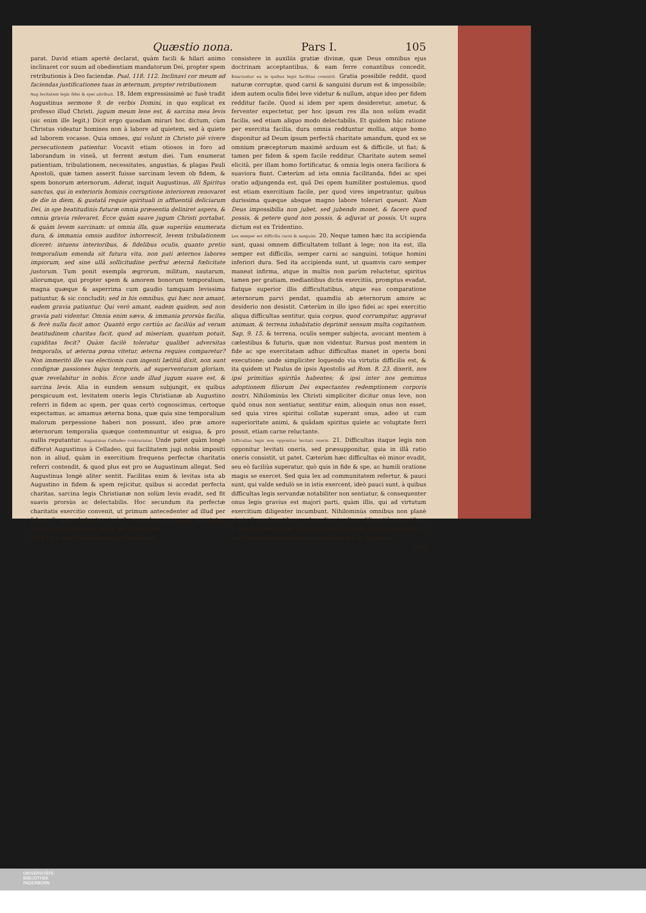Quæstio nona. Pars I. 105
parat. David etiam apertè declarat, quàm facili & hilari animo inclinaret cor suum ad obedientiam mandatorum Dei, propter spem retributionis à Deo faciendæ. Psal. 118. 112. Inclinavi cor meum ad faciendas justificationes tuas in æternum, propter retributionem
Aug levitatem legis fidei & spei attribuit. 18. Idem expressissimè ac fusè tradit Augustinus sermone 9. de verbis Domini, in quo explicat ex professo illud Christi, jugum meum lene est, & sarcina mea levis (sic enim ille legit.) Dicit ergo quosdam mirari hoc dictum, cùm Christus videatur homines non à labore ad quietem, sed à quiete ad laborem vocasse. Quia omnes, qui volunt in Christo piè vivere persecutionem patientur. Vocavit etiam otiosos in foro ad laborandum in vineâ, ut ferrent æstum diei. Tum enumerat patientiam, tribulationem, necessitates, angustias, & plagas Pauli Apostoli, quæ tamen asserit fuisse sarcinam levem ob fidem, & spem bonorum æternorum. Aderat, inquit Augustinus, illi Spiritus sanctus, qui in exterioris hominis corruptione interiorem renovaret de die in diem, & gustatâ requie spirituali in affluentiâ deliciarum Dei, in spe beatitudinis futuræ omnia præsentia deliniret aspera, & omnia gravia relevaret. Ecce quàm suave jugum Christi portabat, & quàm levem sarcinam: ut omnia illa, quæ superiùs enumerata dura, & immania omnis auditor inhorrescit, levem tribulationem diceret: intuens interioribus, & fidelibus oculis, quanto pretio temporalium emenda sit futura vita, non pati æternos labores impiorum, sed sine ullâ sollicitudine perfrui æternâ fœlicitate justorum. Tum ponit exempla ægrorum, militum, nautarum, aliorumque, qui propter spem & amorem bonorum temporalium, magna quæque & asperrima cum gaudio tamquam levissima patiuntur, & sic concludit; sed in his omnibus, qui hæc non amant, eadem gravia patiuntur. Qui verò amant, eadem quidem, sed non gravia pati videntur. Omnia enim sæva, & immania prorsùs facilia, & ferè nulla facit amor. Quantò ergo certiùs ac faciliùs ad veram beatitudinem charitas facit, quod ad miseriam, quantum potuit, cupiditas fecit? Quàm facilè toleratur qualibet adversitas temporalis, ut æterna pœna vitetur, æterna requies comparetur? Non immeritò ille vas electionis cum ingenti lætitiâ dixit, non sunt condignæ passiones hujus temporis, ad superventuram gloriam, quæ revelabitur in nobis. Ecce unde illud jugum suave est, & sarcina levis. Alia in eundem sensum subjungit, ex quibus perspicuum est, levitatem oneris legis Christianæ ab Augustino referri in fidem ac spem, per quas certò cognoscimus, certoque expectamus, ac amamus æterna bona, quæ quia sine temporalium malorum perpessione haberi non possunt, ideo præ amore æternorum temporalia quæque contemnuntur ut exigua, & pro nullis reputantur. Augustinus Celladeo contrariatur. Unde patet quàm longè differat Augustinus à Celladeo, qui facilitatem jugi nobis impositi non in aliud, quàm in exercitium frequens perfectæ charitatis referri contendit, & quod plus est pro se Augustinum allegat. Sed Augustinus longè aliter sentit. Facilitas enim & levitas ista ab Augustino in fidem & spem rejicitur, quibus si accedat perfecta charitas, sarcina legis Christianæ non solùm levis evadit, sed fit suavis prorsùs ac delectabilis. Hoc secundum ita perfectæ charitatis exercitio convenit, ut primum antecedenter ad illud per fidem, & spem habeatur, imò & secundum per spem præstetur, licet in gradu inferiore, quàm per charitatem.
19. Ex his patet, levitatem legis Christianæ
consistere in auxiliis gratiæ divinæ, quæ Deus omnibus ejus doctrinam acceptantibus, & eam ferre conantibus concedit. Enarrantur ea in quibus legis facilitas consistit. Gratia possibile reddit, quod naturæ corruptæ, quod carni & sanguini durum est & impossibile; idem autem oculis fidei leve videtur & nullum, atque ideo per fidem redditur facile. Quod si idem per spem desideretur, ametur, & ferventer expectetur, per hoc ipsum res illa non solùm evadit facilis, sed etiam aliquo modo delectabilis. Et quidem hâc ratione per exercitia facilia, dura omnia redduntur mollia, atque homo disponitur ad Deum ipsum perfectâ charitate amandum, quod ex se omnium præceptorum maximè arduum est & difficile, ut fiat; & tamen per fidem & spem facile redditur. Charitate autem semel elicitâ, per illam homo fortificatur, & omnia legis onera faciliora & suaviora fiunt. Cæterùm ad ista omnia facilitanda, fidei ac spei oratio adjungenda est, quâ Dei opem humiliter postulemus, quod est etiam exercitium facile, per quod vires impetrantur, quibus durissima quæque absque magno labore tolerari queunt. Nam Deus impossibilia non jubet, sed jubendo monet, & facere quod possis, & petere quod non possis, & adjuvat ut possis. Ut supra dictum est ex Tridentino.
Lex semper est difficilis carni & sanguini. 20. Neque tamen hæc ita accipienda sunt, quasi omnem difficultatem tollant à lege; non ita est, illa semper est difficilis, semper carni ac sanguini, totique homini inferiori dura. Sed ita accipienda sunt, ut quamvis caro semper maneat infirma, atque in multis non parùm reluctetur, spiritus tamen per gratiam, mediantibus dictis exercitiis, promptus evadat, fiatque superior illis difficultatibus, atque eas comparatione æternorum parvi pendat, quamdiu ab æternorum amore ac desiderio non desistit. Cæterùm in illo ipso fidei ac spei exercitio aliqua difficultas sentitur, quia corpus, quod corrumpitur, aggravat animam, & terrena inhabitatio deprimit sensum multa cogitantem. Sap. 9. 15. & terrena, oculis semper subjecta, avocant mentem à cælestibus & futuris, quæ non videntur. Rursus post mentem in fide ac spe exercitatam adhuc difficultas manet in operis boni executione; unde simpliciter loquendo via virtutis difficilis est, & ita quidem ut Paulus de ipsis Apostolis ad Rom. 8. 23. dixerit, nos ipsi primitias spiritûs habentes; & ipsi inter nos gemimus adoptionem filiorum Dei expectantes redemptionem corporis nostri. Nihilominùs lex Christi simpliciter dicitur onus leve, non quòd onus non sentiatur, sentitur enim, alioquin onus non esset, sed quia vires spiritui collatæ superant onus, adeo ut cum superioritate animi, & quâdam spiritus quiete ac voluptate ferri possit, etiam carne reluctante.
Difficultas legis non opponitur levitati oneris. 21. Difficultas itaque legis non opponitur levitati oneris, sed præsupponitur, quia in illâ ratio oneris consistit, ut patet. Cæterùm hæc difficultas eò minor evadit, seu eò faciliùs superatur, quò quis in fide & spe, ac humili oratione magis se exercet. Sed quia lex ad communitatem refertur, & pauci sunt, qui valde sedulò se in istis exercent, ideò pauci sunt, à quibus difficultas legis servandæ notabiliter non sentiatur, & consequenter onus legis gravius est majori parti, quàm illis, qui ad virtutum exercitium diligenter incumbunt. Nihilominùs omnibus non planè pigris & negligentibus, sed mediocri saltem diligentiâ conantibus, & se aliquando in fide ac spe atque in oratione humili exercentibus, lex Christiana simpliciter est onus leve per se loquendo,
quia
UNIVERSITÄTS-
BIBLIOTHEK
PADERBORN